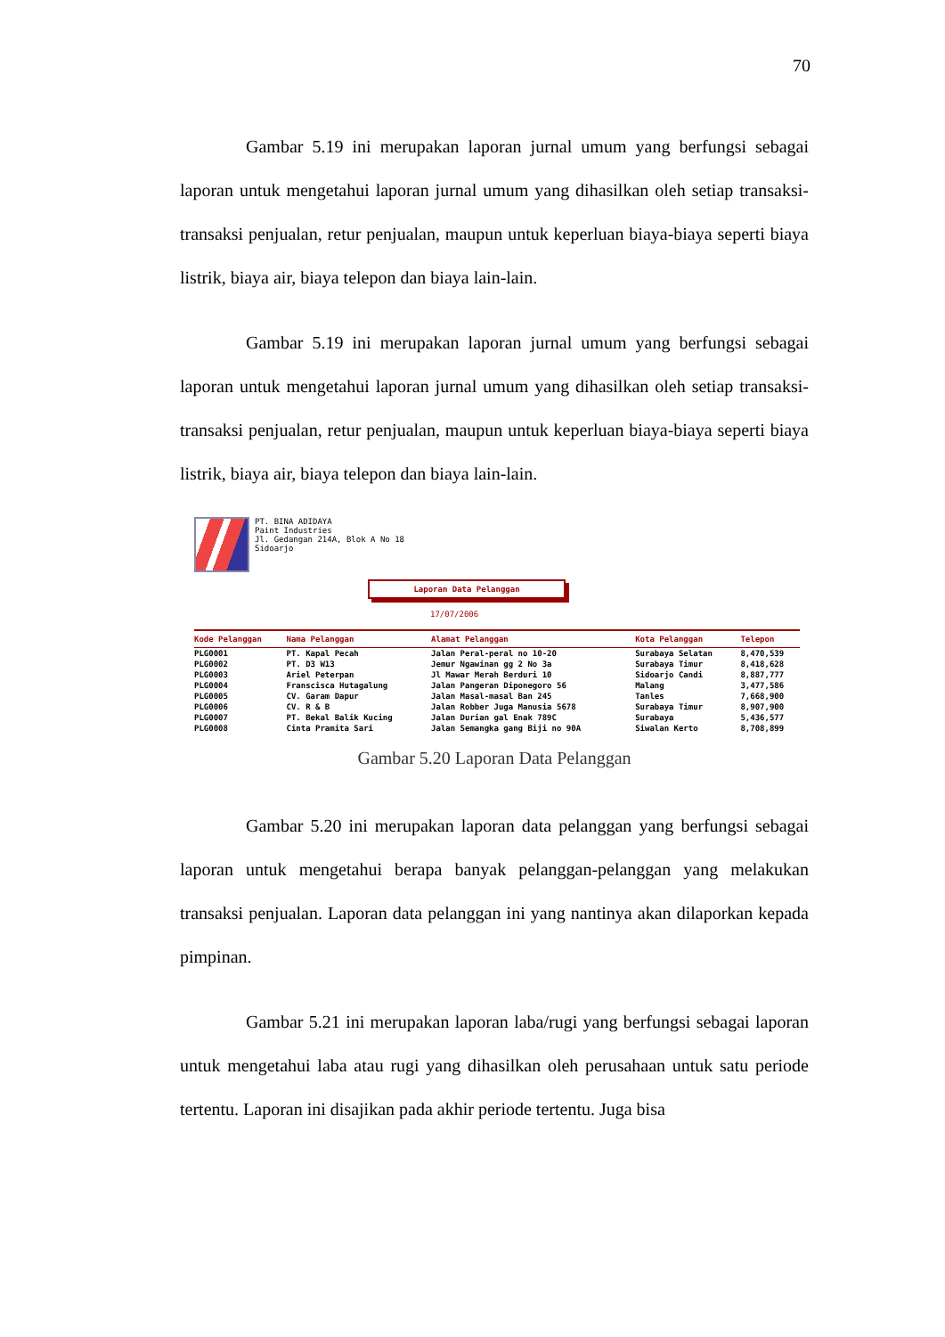70
Gambar 5.19 ini merupakan laporan jurnal umum yang berfungsi sebagai laporan untuk mengetahui laporan jurnal umum yang dihasilkan oleh setiap transaksi-transaksi penjualan, retur penjualan, maupun untuk keperluan biaya-biaya seperti biaya listrik, biaya air, biaya telepon dan biaya lain-lain.
Gambar 5.19 ini merupakan laporan jurnal umum yang berfungsi sebagai laporan untuk mengetahui laporan jurnal umum yang dihasilkan oleh setiap transaksi-transaksi penjualan, retur penjualan, maupun untuk keperluan biaya-biaya seperti biaya listrik, biaya air, biaya telepon dan biaya lain-lain.
PT. BINA ADIDAYA
Paint Industries
Jl. Gedangan 214A, Blok A No 18
Sidoarjo
Laporan Data Pelanggan
17/07/2006
| Kode Pelanggan | Nama Pelanggan | Alamat Pelanggan | Kota Pelanggan | Telepon |
| --- | --- | --- | --- | --- |
| PLG0001 | PT. Kapal Pecah | Jalan Peral-peral no 10-20 | Surabaya Selatan | 8,470,539 |
| PLG0002 | PT. D3 W13 | Jemur Ngawinan gg 2 No 3a | Surabaya Timur | 8,418,628 |
| PLG0003 | Ariel Peterpan | Jl Mawar Merah Berduri 10 | Sidoarjo Candi | 8,887,777 |
| PLG0004 | Franscisca Hutagalung | Jalan Pangeran Diponegoro 56 | Malang | 3,477,586 |
| PLG0005 | CV. Garam Dapur | Jalan Masal-masal Ban 245 | Tanles | 7,668,900 |
| PLG0006 | CV. R & B | Jalan Robber Juga Manusia 5678 | Surabaya Timur | 8,907,900 |
| PLG0007 | PT. Bekal Balik Kucing | Jalan Durian gal Enak 789C | Surabaya | 5,436,577 |
| PLG0008 | Cinta Pramita Sari | Jalan Semangka gang Biji no 90A | Siwalan Kerto | 8,708,899 |
Gambar 5.20 Laporan Data Pelanggan
Gambar 5.20 ini merupakan laporan data pelanggan yang berfungsi sebagai laporan untuk mengetahui berapa banyak pelanggan-pelanggan yang melakukan transaksi penjualan. Laporan data pelanggan ini yang nantinya akan dilaporkan kepada pimpinan.
Gambar 5.21 ini merupakan laporan laba/rugi yang berfungsi sebagai laporan untuk mengetahui laba atau rugi yang dihasilkan oleh perusahaan untuk satu periode tertentu. Laporan ini disajikan pada akhir periode tertentu. Juga bisa